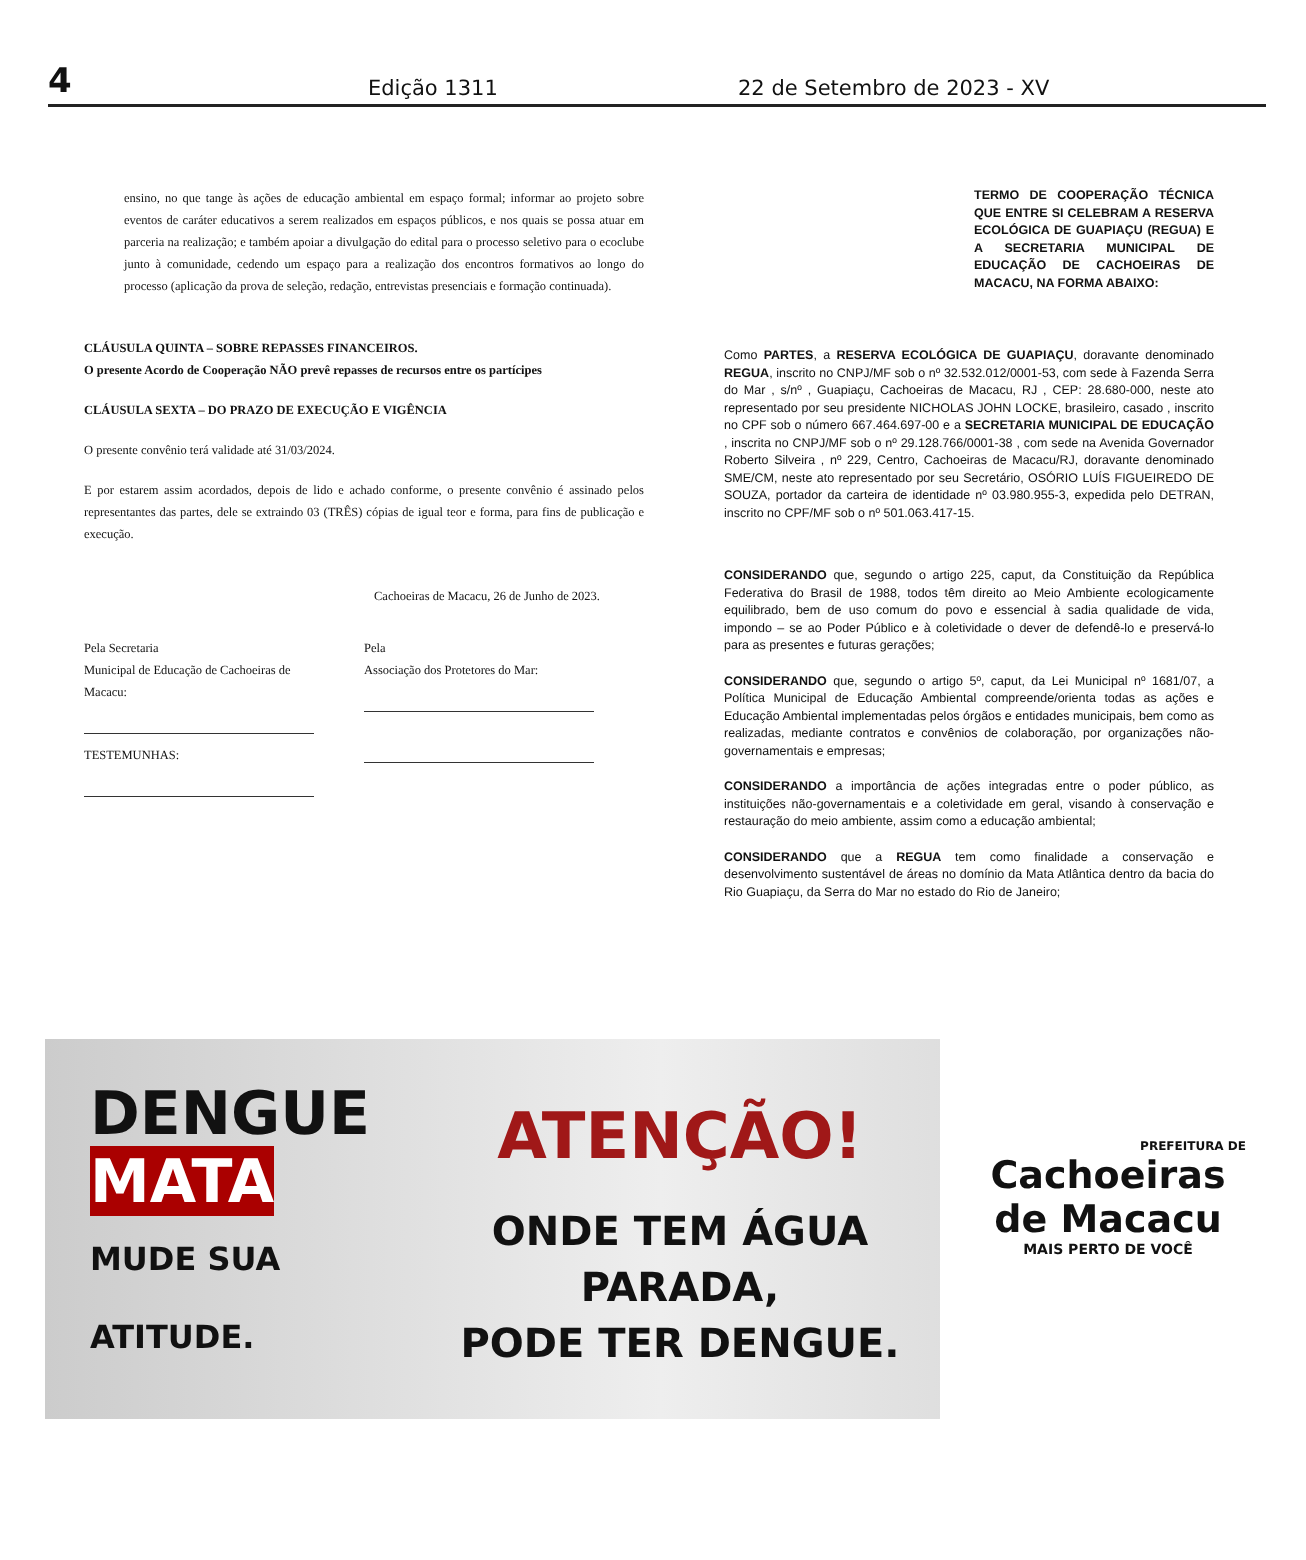4 Edição 1311 22 de Setembro de 2023 - XV
ensino, no que tange às ações de educação ambiental em espaço formal; informar ao projeto sobre eventos de caráter educativos a serem realizados em espaços públicos, e nos quais se possa atuar em parceria na realização; e também apoiar a divulgação do edital para o processo seletivo para o ecoclube junto à comunidade, cedendo um espaço para a realização dos encontros formativos ao longo do processo (aplicação da prova de seleção, redação, entrevistas presenciais e formação continuada).
CLÁUSULA QUINTA – SOBRE REPASSES FINANCEIROS.
O presente Acordo de Cooperação NÃO prevê repasses de recursos entre os partícipes
CLÁUSULA SEXTA – DO PRAZO DE EXECUÇÃO E VIGÊNCIA
O presente convênio terá validade até 31/03/2024.
E por estarem assim acordados, depois de lido e achado conforme, o presente convênio é assinado pelos representantes das partes, dele se extraindo 03 (TRÊS) cópias de igual teor e forma, para fins de publicação e execução.
Cachoeiras de Macacu, 26 de Junho de 2023.
Pela Secretaria
Municipal de Educação de Cachoeiras de Macacu:
TESTEMUNHAS:
Pela
Associação dos Protetores do Mar:
TERMO DE COOPERAÇÃO TÉCNICA QUE ENTRE SI CELEBRAM A RESERVA ECOLÓGICA DE GUAPIAÇU (REGUA) E A SECRETARIA MUNICIPAL DE EDUCAÇÃO DE CACHOEIRAS DE MACACU, NA FORMA ABAIXO:
Como PARTES, a RESERVA ECOLÓGICA DE GUAPIAÇU, doravante denominado REGUA, inscrito no CNPJ/MF sob o nº 32.532.012/0001-53, com sede à Fazenda Serra do Mar , s/nº , Guapiaçu, Cachoeiras de Macacu, RJ , CEP: 28.680-000, neste ato representado por seu presidente NICHOLAS JOHN LOCKE, brasileiro, casado , inscrito no CPF sob o número 667.464.697-00 e a SECRETARIA MUNICIPAL DE EDUCAÇÃO , inscrita no CNPJ/MF sob o nº 29.128.766/0001-38 , com sede na Avenida Governador Roberto Silveira , nº 229, Centro, Cachoeiras de Macacu/RJ, doravante denominado SME/CM, neste ato representado por seu Secretário, OSÓRIO LUÍS FIGUEIREDO DE SOUZA, portador da carteira de identidade nº 03.980.955-3, expedida pelo DETRAN, inscrito no CPF/MF sob o nº 501.063.417-15.
CONSIDERANDO que, segundo o artigo 225, caput, da Constituição da República Federativa do Brasil de 1988, todos têm direito ao Meio Ambiente ecologicamente equilibrado, bem de uso comum do povo e essencial à sadia qualidade de vida, impondo – se ao Poder Público e à coletividade o dever de defendê-lo e preservá-lo para as presentes e futuras gerações;
CONSIDERANDO que, segundo o artigo 5º, caput, da Lei Municipal nº 1681/07, a Política Municipal de Educação Ambiental compreende/orienta todas as ações e Educação Ambiental implementadas pelos órgãos e entidades municipais, bem como as realizadas, mediante contratos e convênios de colaboração, por organizações não-governamentais e empresas;
CONSIDERANDO a importância de ações integradas entre o poder público, as instituições não-governamentais e a coletividade em geral, visando à conservação e restauração do meio ambiente, assim como a educação ambiental;
CONSIDERANDO que a REGUA tem como finalidade a conservação e desenvolvimento sustentável de áreas no domínio da Mata Atlântica dentro da bacia do Rio Guapiaçu, da Serra do Mar no estado do Rio de Janeiro;
DENGUE
MATA
MUDE SUA ATITUDE.
ATENÇÃO!
ONDE TEM ÁGUA PARADA,
PODE TER DENGUE.
PREFEITURA DE
Cachoeiras
de Macacu
MAIS PERTO DE VOCÊ